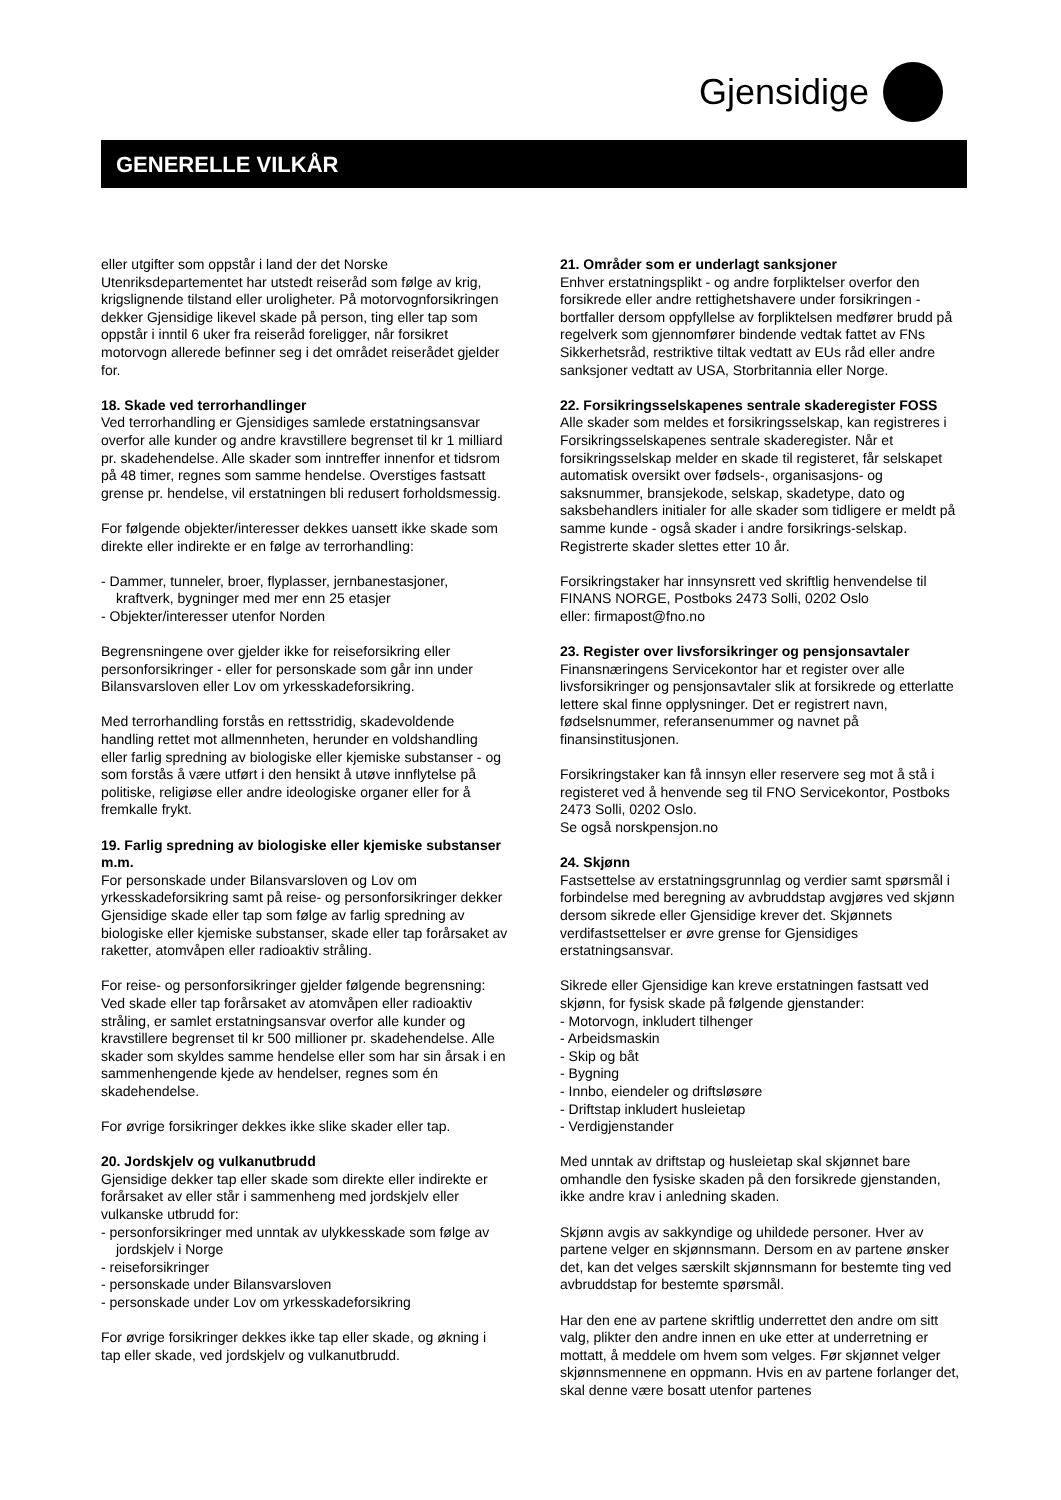Gjensidige
GENERELLE VILKÅR
eller utgifter som oppstår i land der det Norske Utenriksdepartementet har utstedt reiseråd som følge av krig, krigslignende tilstand eller uroligheter. På motorvognforsikringen dekker Gjensidige likevel skade på person, ting eller tap som oppstår i inntil 6 uker fra reiseråd foreligger, når forsikret motorvogn allerede befinner seg i det området reiserådet gjelder for.
18. Skade ved terrorhandlinger
Ved terrorhandling er Gjensidiges samlede erstatningsansvar overfor alle kunder og andre kravstillere begrenset til kr 1 milliard pr. skadehendelse. Alle skader som inntreffer innenfor et tidsrom på 48 timer, regnes som samme hendelse. Overstiges fastsatt grense pr. hendelse, vil erstatningen bli redusert forholdsmessig.
For følgende objekter/interesser dekkes uansett ikke skade som direkte eller indirekte er en følge av terrorhandling:
- Dammer, tunneler, broer, flyplasser, jernbanestasjoner, kraftverk, bygninger med mer enn 25 etasjer
- Objekter/interesser utenfor Norden
Begrensningene over gjelder ikke for reiseforsikring eller personforsikringer - eller for personskade som går inn under Bilansvarsloven eller Lov om yrkesskadeforsikring.
Med terrorhandling forstås en rettsstridig, skadevoldende handling rettet mot allmennheten, herunder en voldshandling eller farlig spredning av biologiske eller kjemiske substanser - og som forstås å være utført i den hensikt å utøve innflytelse på politiske, religiøse eller andre ideologiske organer eller for å fremkalle frykt.
19. Farlig spredning av biologiske eller kjemiske substanser m.m.
For personskade under Bilansvarsloven og Lov om yrkesskadeforsikring samt på reise- og personforsikringer dekker Gjensidige skade eller tap som følge av farlig spredning av biologiske eller kjemiske substanser, skade eller tap forårsaket av raketter, atomvåpen eller radioaktiv stråling.
For reise- og personforsikringer gjelder følgende begrensning:
Ved skade eller tap forårsaket av atomvåpen eller radioaktiv stråling, er samlet erstatningsansvar overfor alle kunder og kravstillere begrenset til kr 500 millioner pr. skadehendelse. Alle skader som skyldes samme hendelse eller som har sin årsak i en sammenhengende kjede av hendelser, regnes som én skadehendelse.
For øvrige forsikringer dekkes ikke slike skader eller tap.
20. Jordskjelv og vulkanutbrudd
Gjensidige dekker tap eller skade som direkte eller indirekte er forårsaket av eller står i sammenheng med jordskjelv eller vulkanske utbrudd for:
- personforsikringer med unntak av ulykkesskade som følge av jordskjelv i Norge
- reiseforsikringer
- personskade under Bilansvarsloven
- personskade under Lov om yrkesskadeforsikring
For øvrige forsikringer dekkes ikke tap eller skade, og økning i tap eller skade, ved jordskjelv og vulkanutbrudd.
21. Områder som er underlagt sanksjoner
Enhver erstatningsplikt - og andre forpliktelser overfor den forsikrede eller andre rettighetshavere under forsikringen - bortfaller dersom oppfyllelse av forpliktelsen medfører brudd på regelverk som gjennomfører bindende vedtak fattet av FNs Sikkerhetsråd, restriktive tiltak vedtatt av EUs råd eller andre sanksjoner vedtatt av USA, Storbritannia eller Norge.
22. Forsikringsselskapenes sentrale skaderegister FOSS
Alle skader som meldes et forsikringsselskap, kan registreres i Forsikringsselskapenes sentrale skaderegister. Når et forsikringsselskap melder en skade til registeret, får selskapet automatisk oversikt over fødsels-, organisasjons- og saksnummer, bransjekode, selskap, skadetype, dato og saksbehandlers initialer for alle skader som tidligere er meldt på samme kunde - også skader i andre forsikrings-selskap. Registrerte skader slettes etter 10 år.
Forsikringstaker har innsynsrett ved skriftlig henvendelse til FINANS NORGE, Postboks 2473 Solli, 0202 Oslo
eller: firmapost@fno.no
23. Register over livsforsikringer og pensjonsavtaler
Finansnæringens Servicekontor har et register over alle livsforsikringer og pensjonsavtaler slik at forsikrede og etterlatte lettere skal finne opplysninger. Det er registrert navn, fødselsnummer, referansenummer og navnet på finansinstitusjonen.
Forsikringstaker kan få innsyn eller reservere seg mot å stå i registeret ved å henvende seg til FNO Servicekontor, Postboks 2473 Solli, 0202 Oslo.
Se også norskpensjon.no
24. Skjønn
Fastsettelse av erstatningsgrunnlag og verdier samt spørsmål i forbindelse med beregning av avbruddstap avgjøres ved skjønn dersom sikrede eller Gjensidige krever det. Skjønnets verdifastsettelser er øvre grense for Gjensidiges erstatningsansvar.
Sikrede eller Gjensidige kan kreve erstatningen fastsatt ved skjønn, for fysisk skade på følgende gjenstander:
- Motorvogn, inkludert tilhenger
- Arbeidsmaskin
- Skip og båt
- Bygning
- Innbo, eiendeler og driftsløsøre
- Driftstap inkludert husleietap
- Verdigjenstander
Med unntak av driftstap og husleietap skal skjønnet bare omhandle den fysiske skaden på den forsikrede gjenstanden, ikke andre krav i anledning skaden.
Skjønn avgis av sakkyndige og uhildede personer. Hver av partene velger en skjønnsmann. Dersom en av partene ønsker det, kan det velges særskilt skjønnsmann for bestemte ting ved avbruddstap for bestemte spørsmål.
Har den ene av partene skriftlig underrettet den andre om sitt valg, plikter den andre innen en uke etter at underretning er mottatt, å meddele om hvem som velges. Før skjønnet velger skjønnsmennene en oppmann. Hvis en av partene forlanger det, skal denne være bosatt utenfor partenes